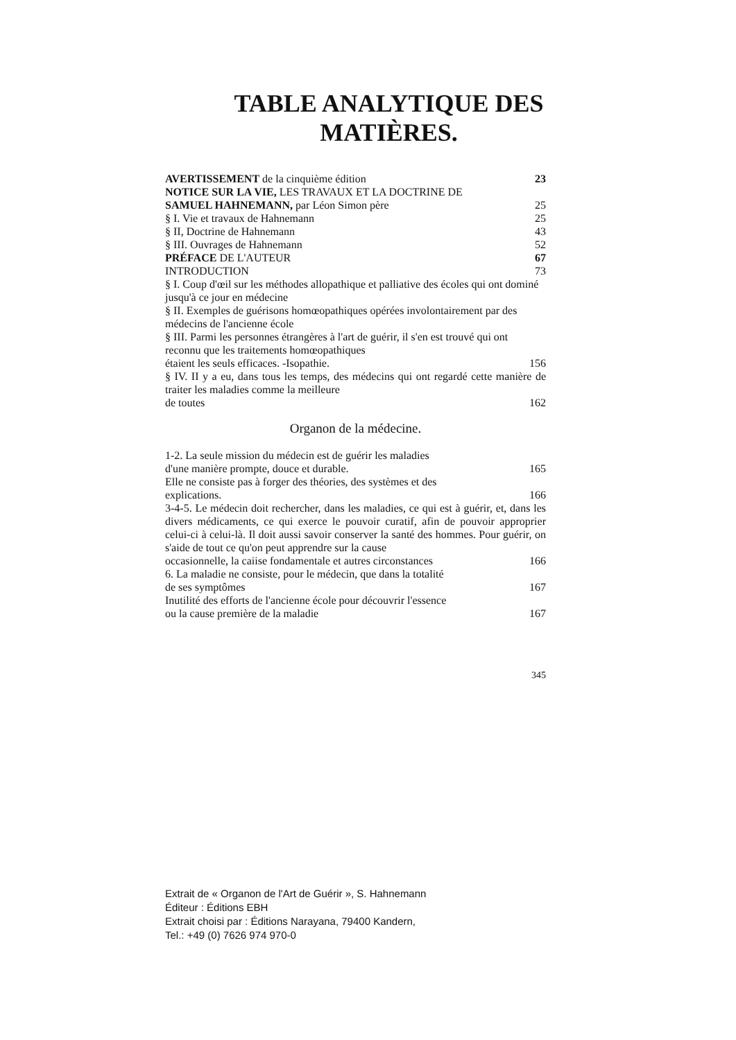TABLE ANALYTIQUE DES
MATIÈRES.
AVERTISSEMENT de la cinquième édition 23
NOTICE SUR LA VIE, LES TRAVAUX ET LA DOCTRINE DE
SAMUEL HAHNEMANN, par Léon Simon père 25
§ I. Vie et travaux de Hahnemann 25
§ II, Doctrine de Hahnemann 43
§ III. Ouvrages de Hahnemann 52
PRÉFACE DE L'AUTEUR 67
INTRODUCTION 73
§ I. Coup d'œil sur les méthodes allopathique et palliative des écoles qui ont dominé jusqu'à ce jour en médecine
§ II. Exemples de guérisons homœopathiques opérées involontairement par des médecins de l'ancienne école
§ III. Parmi les personnes étrangères à l'art de guérir, il s'en est trouvé qui ont reconnu que les traitements homœopathiques
étaient les seuls efficaces. -Isopathie. 156
§ IV. II y a eu, dans tous les temps, des médecins qui ont regardé cette manière de traiter les maladies comme la meilleure
de toutes 162
Organon de la médecine.
1-2. La seule mission du médecin est de guérir les maladies
d'une manière prompte, douce et durable. 165
Elle ne consiste pas à forger des théories, des systèmes et des
explications. 166
3-4-5. Le médecin doit rechercher, dans les maladies, ce qui est à guérir, et, dans les divers médicaments, ce qui exerce le pouvoir curatif, afin de pouvoir approprier celui-ci à celui-là. Il doit aussi savoir conserver la santé des hommes. Pour guérir, on s'aide de tout ce qu'on peut apprendre sur la cause
occasionnelle, la caiise fondamentale et autres circonstances 166
6. La maladie ne consiste, pour le médecin, que dans la totalité
de ses symptômes 167
Inutilité des efforts de l'ancienne école pour découvrir l'essence
ou la cause première de la maladie 167
345
Extrait de « Organon de l'Art de Guérir », S. Hahnemann
Éditeur : Éditions EBH
Extrait choisi par : Éditions Narayana, 79400 Kandern,
Tel.: +49 (0) 7626 974 970-0